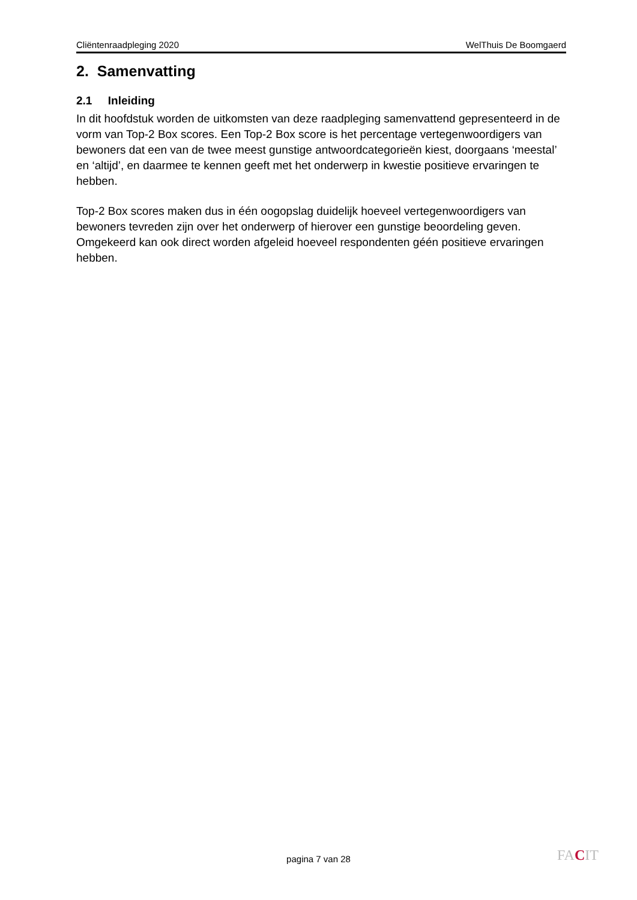Cliëntenraadpleging 2020 WelThuis De Boomgaerd
2. Samenvatting
2.1 Inleiding
In dit hoofdstuk worden de uitkomsten van deze raadpleging samenvattend gepresenteerd in de vorm van Top-2 Box scores. Een Top-2 Box score is het percentage vertegenwoordigers van bewoners dat een van de twee meest gunstige antwoordcategorieën kiest, doorgaans ‘meestal’ en ‘altijd’, en daarmee te kennen geeft met het onderwerp in kwestie positieve ervaringen te hebben.
Top-2 Box scores maken dus in één oogopslag duidelijk hoeveel vertegenwoordigers van bewoners tevreden zijn over het onderwerp of hierover een gunstige beoordeling geven. Omgekeerd kan ook direct worden afgeleid hoeveel respondenten géén positieve ervaringen hebben.
pagina 7 van 28 FACIT